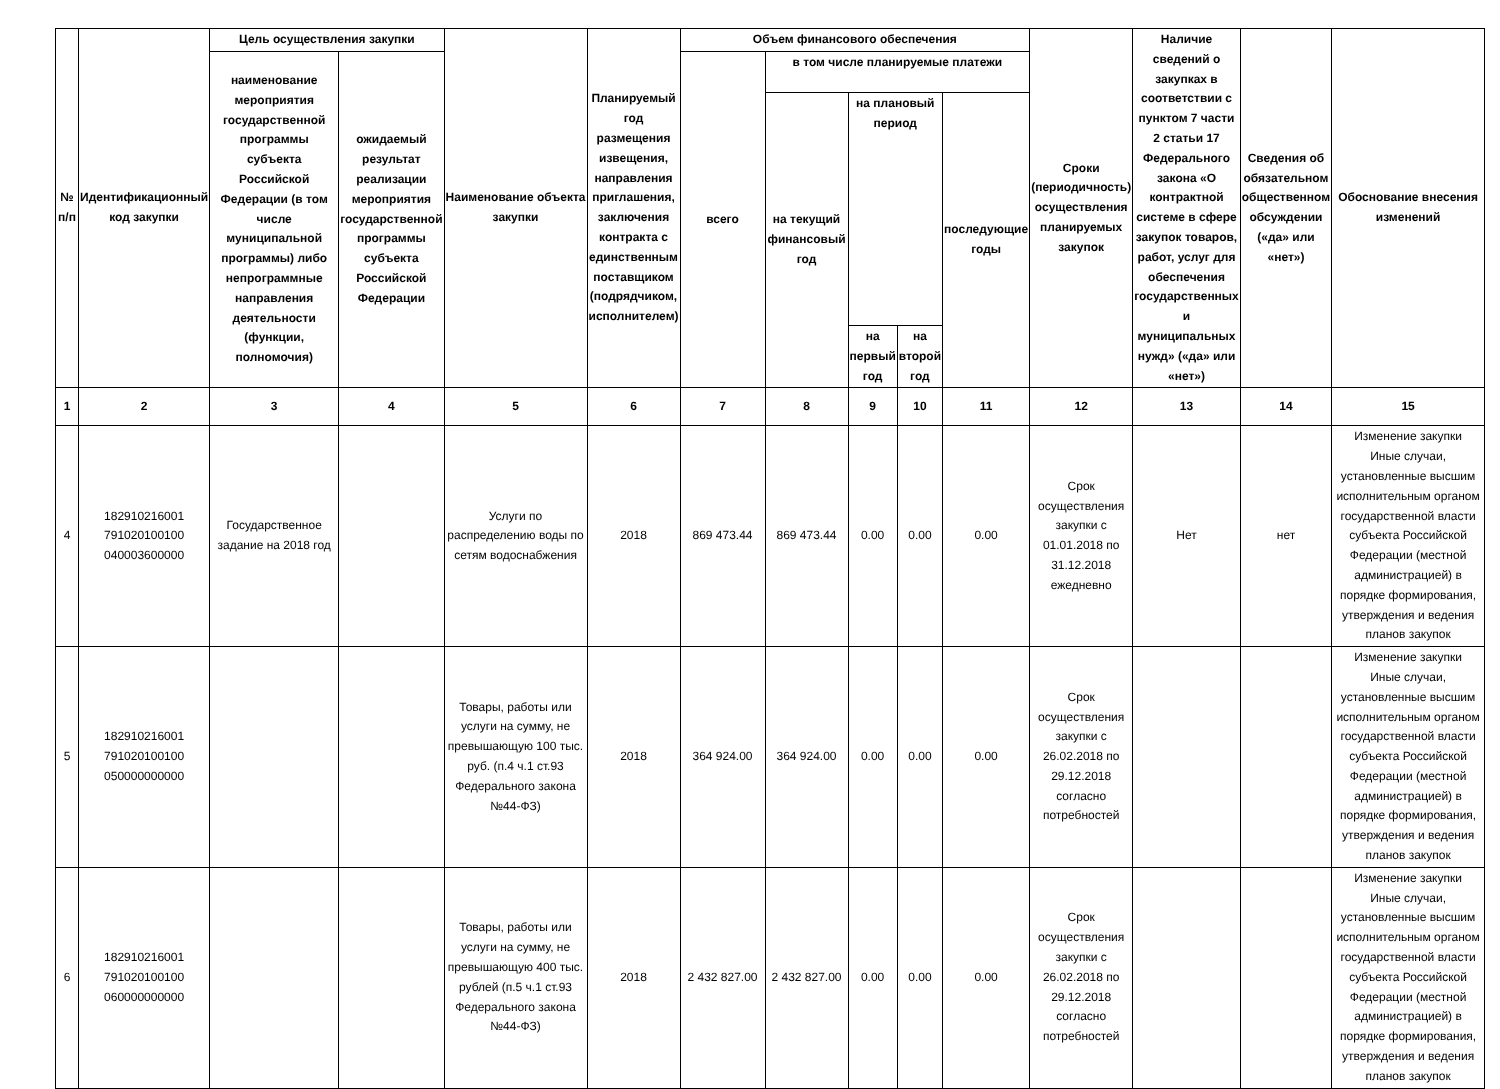| № п/п | Идентификационный код закупки | Цель осуществления закупки | | Наименование объекта закупки | Планируемый год размещения извещения, направления приглашения, заключения контракта с единственным поставщиком (подрядчиком, исполнителем) | Объем финансового обеспечения | | | | | Сроки (периодичность) осуществления планируемых закупок | Наличие сведений о закупках в соответствии с пунктом 7 части 2 статьи 17 Федерального закона «О контрактной системе в сфере закупок товаров, работ, услуг для обеспечения государственных и муниципальных нужд» («да» или «нет») | Сведения об обязательном общественном обсуждении («да» или «нет») | Обоснование внесения изменений |
| --- | --- | --- | --- | --- | --- | --- | --- | --- | --- | --- | --- | --- | --- | --- |
| | | наименование мероприятия государственной программы субъекта Российской Федерации (в том числе муниципальной программы) либо непрограммные направления деятельности (функции, полномочия) | ожидаемый результат реализации мероприятия государственной программы субъекта Российской Федерации | | | всего | в том числе планируемые платежи | | | | | | | |
| | | | | | | | на текущий финансовый год | на плановый период | | последующие годы | | | | |
| | | | | | | | | на первый год | на второй год | | | | | |
| 1 | 2 | 3 | 4 | 5 | 6 | 7 | 8 | 9 | 10 | 11 | 12 | 13 | 14 | 15 |
| 4 | 182910216001 791020100100 040003600000 | Государственное задание на 2018 год | | Услуги по распределению воды по сетям водоснабжения | 2018 | 869 473.44 | 869 473.44 | 0.00 | 0.00 | 0.00 | Срок осуществления закупки с 01.01.2018 по 31.12.2018 ежедневно | Нет | нет | Изменение закупки Иные случаи, установленные высшим исполнительным органом государственной власти субъекта Российской Федерации (местной администрацией) в порядке формирования, утверждения и ведения планов закупок |
| 5 | 182910216001 791020100100 050000000000 | | | Товары, работы или услуги на сумму, не превышающую 100 тыс. руб. (п.4 ч.1 ст.93 Федерального закона №44-ФЗ) | 2018 | 364 924.00 | 364 924.00 | 0.00 | 0.00 | 0.00 | Срок осуществления закупки с 26.02.2018 по 29.12.2018 согласно потребностей | | | Изменение закупки Иные случаи, установленные высшим исполнительным органом государственной власти субъекта Российской Федерации (местной администрацией) в порядке формирования, утверждения и ведения планов закупок |
| 6 | 182910216001 791020100100 060000000000 | | | Товары, работы или услуги на сумму, не превышающую 400 тыс. рублей (п.5 ч.1 ст.93 Федерального закона №44-ФЗ) | 2018 | 2 432 827.00 | 2 432 827.00 | 0.00 | 0.00 | 0.00 | Срок осуществления закупки с 26.02.2018 по 29.12.2018 согласно потребностей | | | Изменение закупки Иные случаи, установленные высшим исполнительным органом государственной власти субъекта Российской Федерации (местной администрацией) в порядке формирования, утверждения и ведения планов закупок |